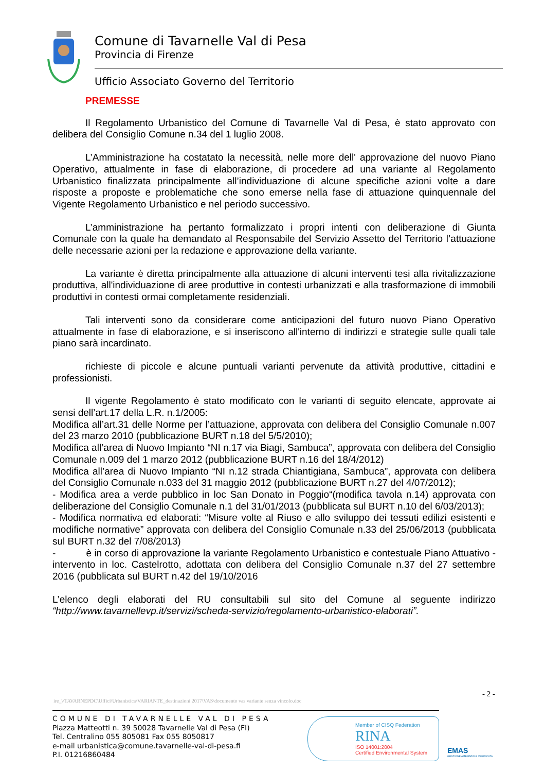Comune di Tavarnelle Val di Pesa
Provincia di Firenze
Ufficio Associato Governo del Territorio
PREMESSE
Il Regolamento Urbanistico del Comune di Tavarnelle Val di Pesa, è stato approvato con delibera del Consiglio Comune n.34 del 1 luglio 2008.
L’Amministrazione ha costatato la necessità, nelle more dell' approvazione del nuovo Piano Operativo, attualmente in fase di elaborazione, di procedere ad una variante al Regolamento Urbanistico finalizzata principalmente all’individuazione di alcune specifiche azioni volte a dare risposte a proposte e problematiche che sono emerse nella fase di attuazione quinquennale del Vigente Regolamento Urbanistico e nel periodo successivo.
L’amministrazione ha pertanto formalizzato i propri intenti con deliberazione di Giunta Comunale con la quale ha demandato al Responsabile del Servizio Assetto del Territorio l’attuazione delle necessarie azioni per la redazione e approvazione della variante.
La variante è diretta principalmente alla attuazione di alcuni interventi tesi alla rivitalizzazione produttiva, all'individuazione di aree produttive in contesti urbanizzati e alla trasformazione di immobili produttivi in contesti ormai completamente residenziali.
Tali interventi sono da considerare come anticipazioni del futuro nuovo Piano Operativo attualmente in fase di elaborazione, e si inseriscono all'interno di indirizzi e strategie sulle quali tale piano sarà incardinato.
richieste di piccole e alcune puntuali varianti pervenute da attività produttive, cittadini e professionisti.
Il vigente Regolamento è stato modificato con le varianti di seguito elencate, approvate ai sensi dell’art.17 della L.R. n.1/2005:
Modifica all’art.31 delle Norme per l’attuazione, approvata con delibera del Consiglio Comunale n.007 del 23 marzo 2010 (pubblicazione BURT n.18 del 5/5/2010);
Modifica all’area di Nuovo Impianto “NI n.17 via Biagi, Sambuca”, approvata con delibera del Consiglio Comunale n.009 del 1 marzo 2012 (pubblicazione BURT n.16 del 18/4/2012)
Modifica all’area di Nuovo Impianto “NI n.12 strada Chiantigiana, Sambuca”, approvata con delibera del Consiglio Comunale n.033 del 31 maggio 2012 (pubblicazione BURT n.27 del 4/07/2012);
- Modifica area a verde pubblico in loc San Donato in Poggio“(modifica tavola n.14) approvata con deliberazione del Consiglio Comunale n.1 del 31/01/2013 (pubblicata sul BURT n.10 del 6/03/2013);
- Modifica normativa ed elaborati: “Misure volte al Riuso e allo sviluppo dei tessuti edilizi esistenti e modifiche normative” approvata con delibera del Consiglio Comunale n.33 del 25/06/2013 (pubblicata sul BURT n.32 del 7/08/2013)
- è in corso di approvazione la variante Regolamento Urbanistico e contestuale Piano Attuativo - intervento in loc. Castelrotto, adottata con delibera del Consiglio Comunale n.37 del 27 settembre 2016 (pubblicata sul BURT n.42 del 19/10/2016
L’elenco degli elaborati del RU consultabili sul sito del Comune al seguente indirizzo “http://www.tavarnellevp.it/servizi/scheda-servizio/regolamento-urbanistico-elaborati”.
- 2 -
ire_\\TAVARNEPDC\Uffici\Urbanistica\VARIANTE_destinazioni 2017\VAS\documento vas variante senza vincolo.doc
COMUNE DI TAVARNELLE VAL DI PESA
Piazza Matteotti n. 39 50028 Tavarnelle Val di Pesa (FI)
Tel. Centralino 055 805081 Fax 055 8050817
e-mail urbanistica@comune.tavarnelle-val-di-pesa.fi
P.I. 01216860484
Member of CISQ Federation
RINA
ISO 14001:2004
Certified Environmental System
EMAS
GESTIONE AMBIENTALE VERIFICATA